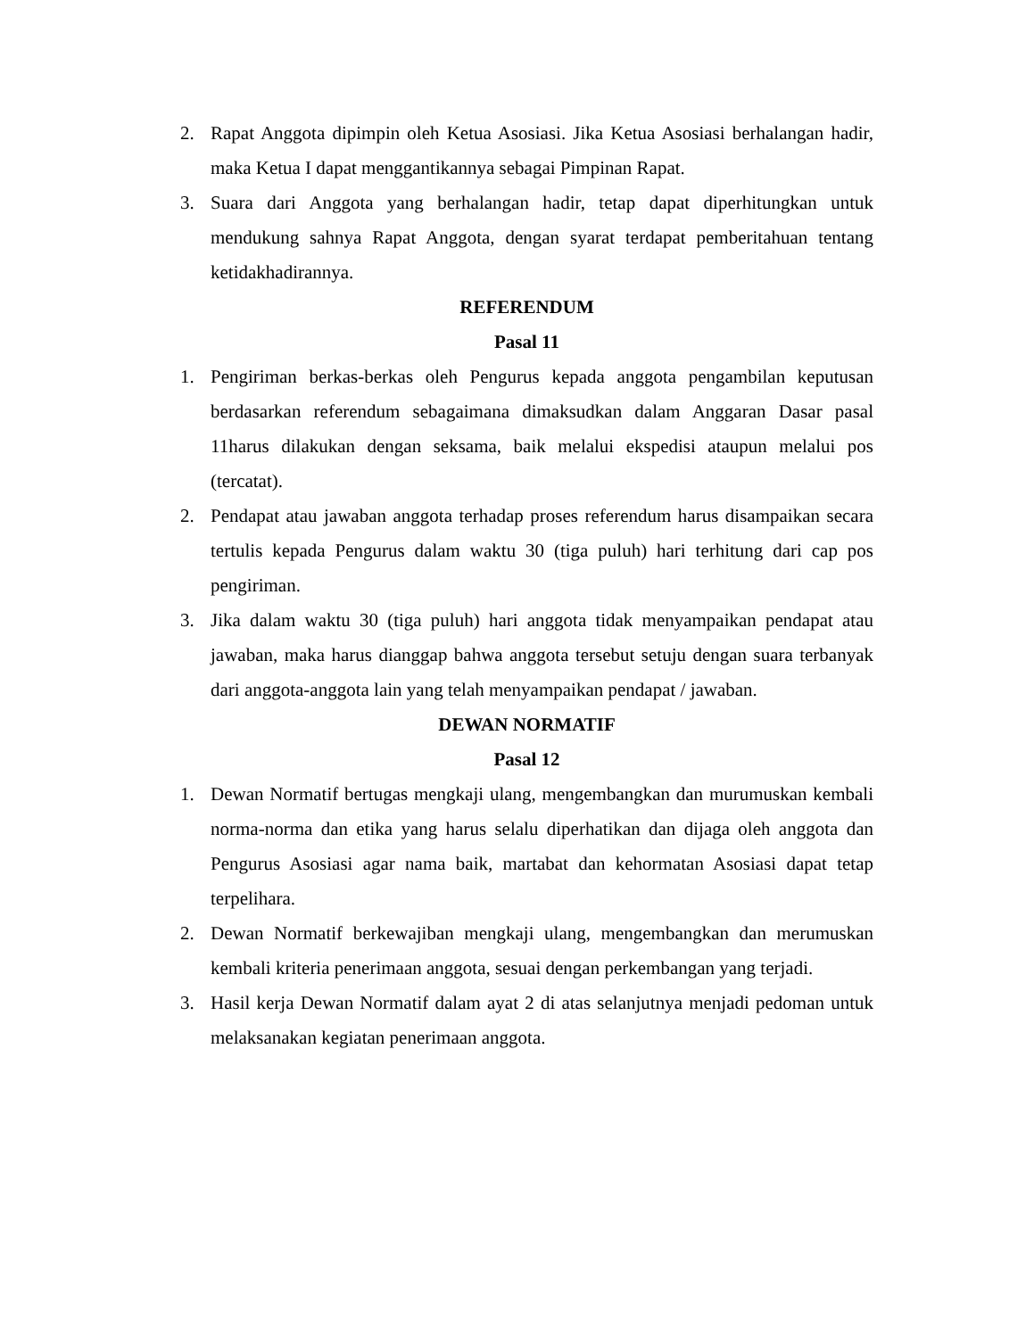2. Rapat Anggota dipimpin oleh Ketua Asosiasi. Jika Ketua Asosiasi berhalangan hadir, maka Ketua I dapat menggantikannya sebagai Pimpinan Rapat.
3. Suara dari Anggota yang berhalangan hadir, tetap dapat diperhitungkan untuk mendukung sahnya Rapat Anggota, dengan syarat terdapat pemberitahuan tentang ketidakhadirannya.
REFERENDUM
Pasal 11
1. Pengiriman berkas-berkas oleh Pengurus kepada anggota pengambilan keputusan berdasarkan referendum sebagaimana dimaksudkan dalam Anggaran Dasar pasal 11harus dilakukan dengan seksama, baik melalui ekspedisi ataupun melalui pos (tercatat).
2. Pendapat atau jawaban anggota terhadap proses referendum harus disampaikan secara tertulis kepada Pengurus dalam waktu 30 (tiga puluh) hari terhitung dari cap pos pengiriman.
3. Jika dalam waktu 30 (tiga puluh) hari anggota tidak menyampaikan pendapat atau jawaban, maka harus dianggap bahwa anggota tersebut setuju dengan suara terbanyak dari anggota-anggota lain yang telah menyampaikan pendapat / jawaban.
DEWAN NORMATIF
Pasal 12
1. Dewan Normatif bertugas mengkaji ulang, mengembangkan dan murumuskan kembali norma-norma dan etika yang harus selalu diperhatikan dan dijaga oleh anggota dan Pengurus Asosiasi agar nama baik, martabat dan kehormatan Asosiasi dapat tetap terpelihara.
2. Dewan Normatif berkewajiban mengkaji ulang, mengembangkan dan merumuskan kembali kriteria penerimaan anggota, sesuai dengan perkembangan yang terjadi.
3. Hasil kerja Dewan Normatif dalam ayat 2 di atas selanjutnya menjadi pedoman untuk melaksanakan kegiatan penerimaan anggota.